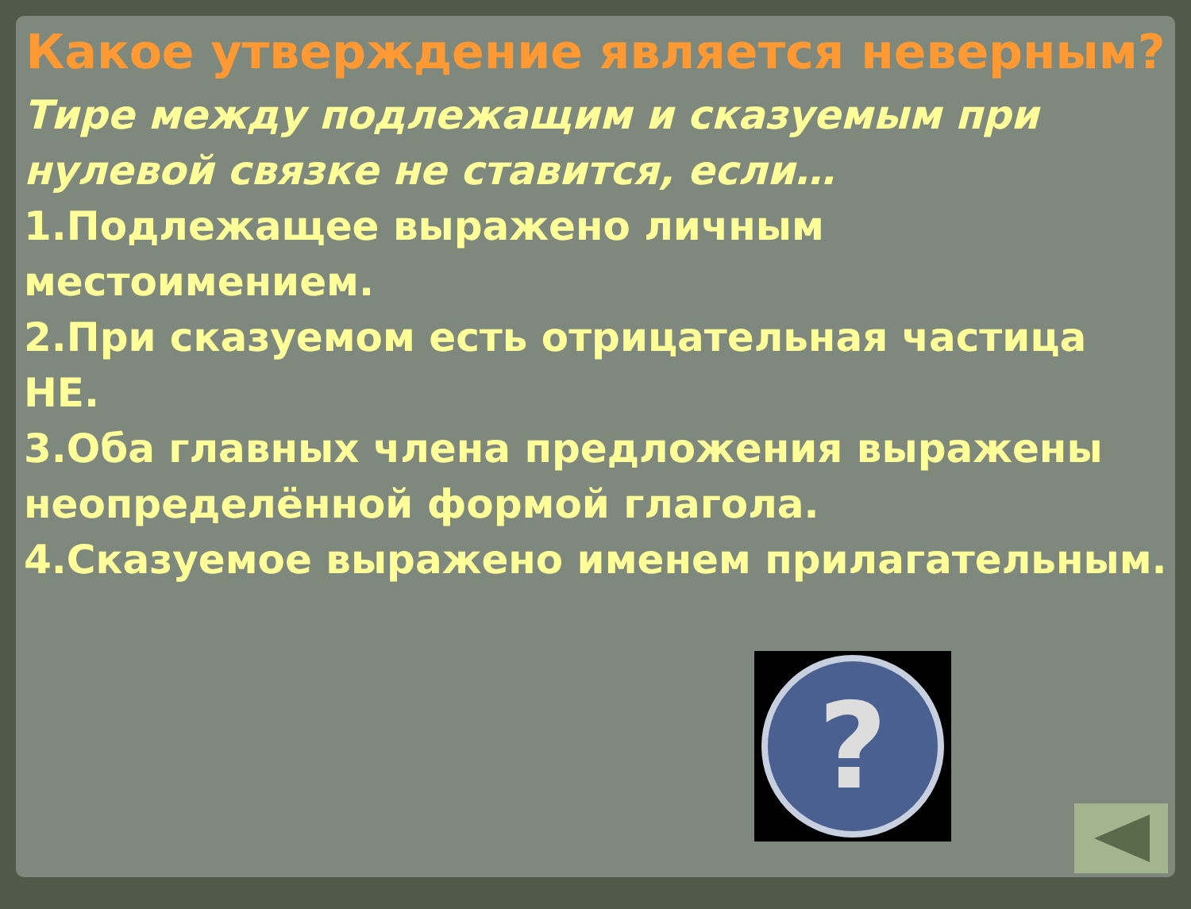Какое утверждение является неверным?
Тире между подлежащим и сказуемым при нулевой связке не ставится, если…
1.Подлежащее выражено личным местоимением.
2.При сказуемом есть отрицательная частица НЕ.
3.Оба главных члена предложения выражены неопределённой формой глагола.
4.Сказуемое выражено именем прилагательным.
?